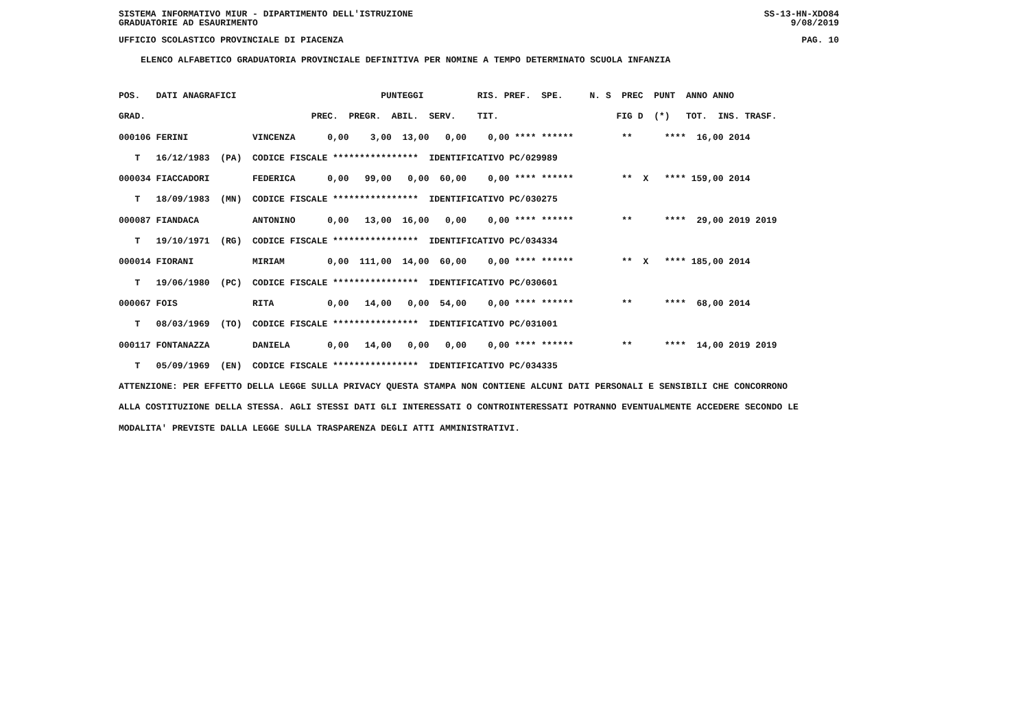SISTEMA INFORMATIVO MIUR - DIPARTIMENTO DELL'ISTRUZIONE SS-13-HN-XDO84
GRADUATORIE AD ESAURIMENTO 9/08/2019
UFFICIO SCOLASTICO PROVINCIALE DI PIACENZA PAG. 10
ELENCO ALFABETICO GRADUATORIA PROVINCIALE DEFINITIVA PER NOMINE A TEMPO DETERMINATO SCUOLA INFANZIA
POS.   DATI ANAGRAFICI                           PUNTEGGI          RIS. PREF.  SPE.     N. S  PREC  PUNT  ANNO ANNO
GRAD.                               PREC.  PREGR.  ABIL.  SERV.    TIT.                      FIG D  (*)   TOT.  INS. TRASF.
000106 FERINI            VINCENZA      0,00    3,00  13,00   0,00    0,00 **** ******         **      ****  16,00 2014
   T   16/12/1983  (PA)  CODICE FISCALE ****************  IDENTIFICATIVO PC/029989
000034 FIACCADORI        FEDERICA      0,00   99,00   0,00  60,00    0,00 **** ******         **  X   **** 159,00 2014
   T   18/09/1983  (MN)  CODICE FISCALE ****************  IDENTIFICATIVO PC/030275
000087 FIANDACA          ANTONINO      0,00   13,00  16,00   0,00    0,00 **** ******         **      ****  29,00 2019 2019
   T   19/10/1971  (RG)  CODICE FISCALE ****************  IDENTIFICATIVO PC/034334
000014 FIORANI           MIRIAM        0,00  111,00  14,00  60,00    0,00 **** ******         **  X   **** 185,00 2014
   T   19/06/1980  (PC)  CODICE FISCALE ****************  IDENTIFICATIVO PC/030601
000067 FOIS              RITA          0,00   14,00   0,00  54,00    0,00 **** ******         **      ****  68,00 2014
   T   08/03/1969  (TO)  CODICE FISCALE ****************  IDENTIFICATIVO PC/031001
000117 FONTANAZZA        DANIELA       0,00   14,00   0,00   0,00    0,00 **** ******         **      ****  14,00 2019 2019
   T   05/09/1969  (EN)  CODICE FISCALE ****************  IDENTIFICATIVO PC/034335
ATTENZIONE: PER EFFETTO DELLA LEGGE SULLA PRIVACY QUESTA STAMPA NON CONTIENE ALCUNI DATI PERSONALI E SENSIBILI CHE CONCORRONO
ALLA COSTITUZIONE DELLA STESSA. AGLI STESSI DATI GLI INTERESSATI O CONTROINTERESSATI POTRANNO EVENTUALMENTE ACCEDERE SECONDO LE
MODALITA' PREVISTE DALLA LEGGE SULLA TRASPARENZA DEGLI ATTI AMMINISTRATIVI.